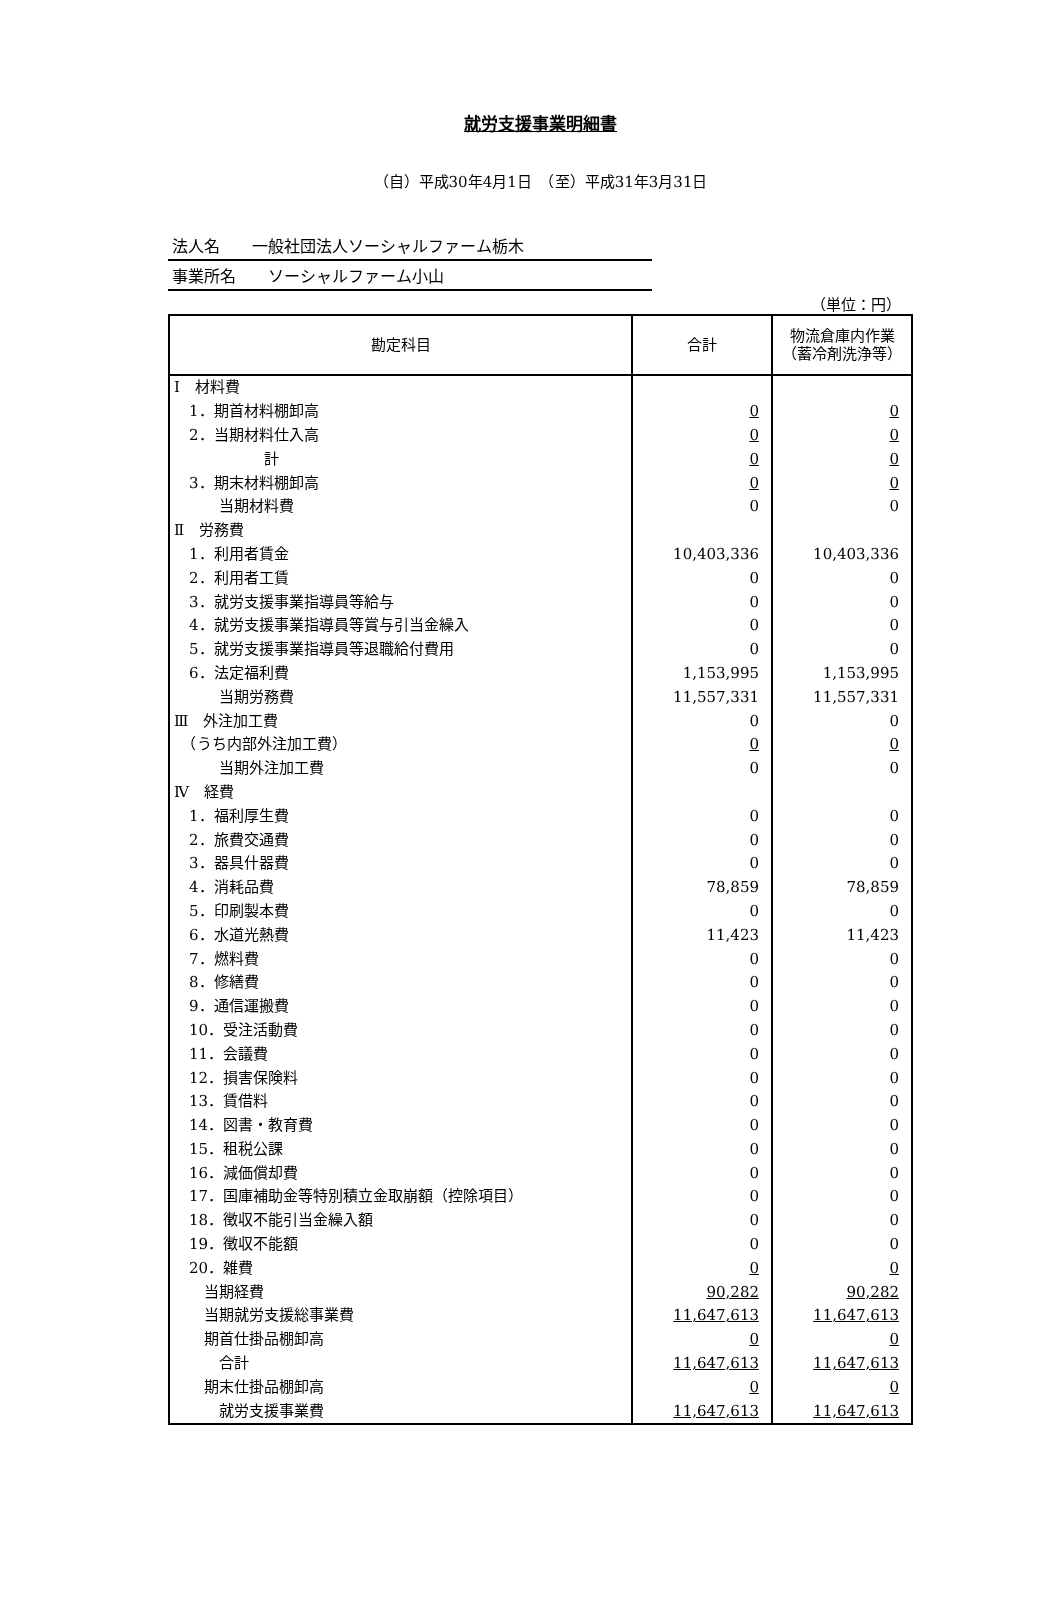就労支援事業明細書
（自）平成30年4月1日　（至）平成31年3月31日
法人名　　一般社団法人ソーシャルファーム栃木
事業所名　　ソーシャルファーム小山
（単位：円）
| 勘定科目 | 合計 | 物流倉庫内作業（蓄冷剤洗浄等） |
| --- | --- | --- |
| Ⅰ 材料費 | | |
| 1．期首材料棚卸高 | 0 | 0 |
| 2．当期材料仕入高 | 0 | 0 |
| 計 | 0 | 0 |
| 3．期末材料棚卸高 | 0 | 0 |
| 当期材料費 | 0 | 0 |
| Ⅱ 労務費 | | |
| 1．利用者賃金 | 10,403,336 | 10,403,336 |
| 2．利用者工賃 | 0 | 0 |
| 3．就労支援事業指導員等給与 | 0 | 0 |
| 4．就労支援事業指導員等賞与引当金繰入 | 0 | 0 |
| 5．就労支援事業指導員等退職給付費用 | 0 | 0 |
| 6．法定福利費 | 1,153,995 | 1,153,995 |
| 当期労務費 | 11,557,331 | 11,557,331 |
| Ⅲ 外注加工費 | 0 | 0 |
| （うち内部外注加工費） | 0 | 0 |
| 当期外注加工費 | 0 | 0 |
| Ⅳ 経費 | | |
| 1．福利厚生費 | 0 | 0 |
| 2．旅費交通費 | 0 | 0 |
| 3．器具什器費 | 0 | 0 |
| 4．消耗品費 | 78,859 | 78,859 |
| 5．印刷製本費 | 0 | 0 |
| 6．水道光熱費 | 11,423 | 11,423 |
| 7．燃料費 | 0 | 0 |
| 8．修繕費 | 0 | 0 |
| 9．通信運搬費 | 0 | 0 |
| 10．受注活動費 | 0 | 0 |
| 11．会議費 | 0 | 0 |
| 12．損害保険料 | 0 | 0 |
| 13．賃借料 | 0 | 0 |
| 14．図書・教育費 | 0 | 0 |
| 15．租税公課 | 0 | 0 |
| 16．減価償却費 | 0 | 0 |
| 17．国庫補助金等特別積立金取崩額（控除項目） | 0 | 0 |
| 18．徴収不能引当金繰入額 | 0 | 0 |
| 19．徴収不能額 | 0 | 0 |
| 20．雑費 | 0 | 0 |
| 当期経費 | 90,282 | 90,282 |
| 当期就労支援総事業費 | 11,647,613 | 11,647,613 |
| 期首仕掛品棚卸高 | 0 | 0 |
| 合計 | 11,647,613 | 11,647,613 |
| 期末仕掛品棚卸高 | 0 | 0 |
| 就労支援事業費 | 11,647,613 | 11,647,613 |